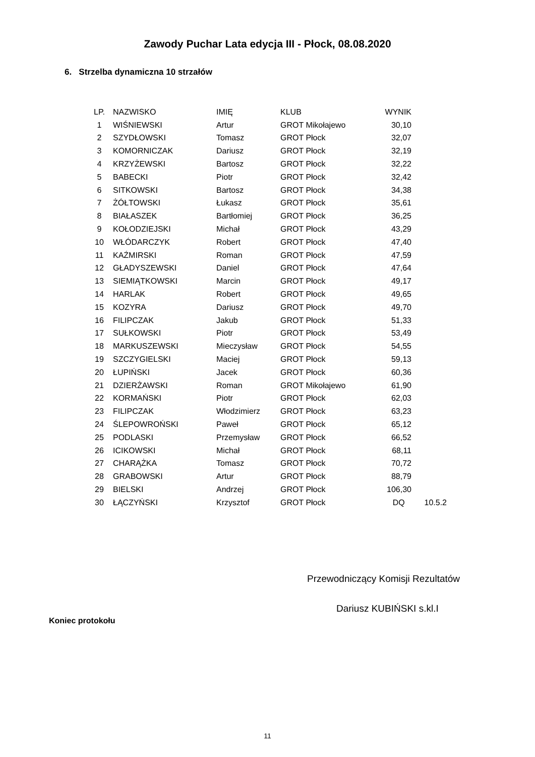Zawody Puchar Lata edycja III - Płock, 08.08.2020
6. Strzelba dynamiczna 10 strzałów
| LP. | NAZWISKO | IMIĘ | KLUB | WYNIK | |
| --- | --- | --- | --- | --- | --- |
| 1 | WIŚNIEWSKI | Artur | GROT Mikołajewo | 30,10 | |
| 2 | SZYDŁOWSKI | Tomasz | GROT Płock | 32,07 | |
| 3 | KOMORNICZAK | Dariusz | GROT Płock | 32,19 | |
| 4 | KRZYŻEWSKI | Bartosz | GROT Płock | 32,22 | |
| 5 | BABECKI | Piotr | GROT Płock | 32,42 | |
| 6 | SITKOWSKI | Bartosz | GROT Płock | 34,38 | |
| 7 | ŻÓŁTOWSKI | Łukasz | GROT Płock | 35,61 | |
| 8 | BIAŁASZEK | Bartłomiej | GROT Płock | 36,25 | |
| 9 | KOŁODZIEJSKI | Michał | GROT Płock | 43,29 | |
| 10 | WŁÓDARCZYK | Robert | GROT Płock | 47,40 | |
| 11 | KAŹMIRSKI | Roman | GROT Płock | 47,59 | |
| 12 | GŁADYSZEWSKI | Daniel | GROT Płock | 47,64 | |
| 13 | SIEMIĄTKOWSKI | Marcin | GROT Płock | 49,17 | |
| 14 | HARLAK | Robert | GROT Płock | 49,65 | |
| 15 | KOZYRA | Dariusz | GROT Płock | 49,70 | |
| 16 | FILIPCZAK | Jakub | GROT Płock | 51,33 | |
| 17 | SUŁKOWSKI | Piotr | GROT Płock | 53,49 | |
| 18 | MARKUSZEWSKI | Mieczysław | GROT Płock | 54,55 | |
| 19 | SZCZYGIELSKI | Maciej | GROT Płock | 59,13 | |
| 20 | ŁUPIŃSKI | Jacek | GROT Płock | 60,36 | |
| 21 | DZIERŻAWSKI | Roman | GROT Mikołajewo | 61,90 | |
| 22 | KORMAŃSKI | Piotr | GROT Płock | 62,03 | |
| 23 | FILIPCZAK | Włodzimierz | GROT Płock | 63,23 | |
| 24 | ŚLEPOWROŃSKI | Paweł | GROT Płock | 65,12 | |
| 25 | PODLASKI | Przemysław | GROT Płock | 66,52 | |
| 26 | ICIKOWSKI | Michał | GROT Płock | 68,11 | |
| 27 | CHARĄŻKA | Tomasz | GROT Płock | 70,72 | |
| 28 | GRABOWSKI | Artur | GROT Płock | 88,79 | |
| 29 | BIELSKI | Andrzej | GROT Płock | 106,30 | |
| 30 | ŁĄCZYŃSKI | Krzysztof | GROT Płock | DQ | 10.5.2 |
Przewodniczący Komisji Rezultatów
Dariusz KUBIŃSKI s.kl.I
Koniec protokołu
11